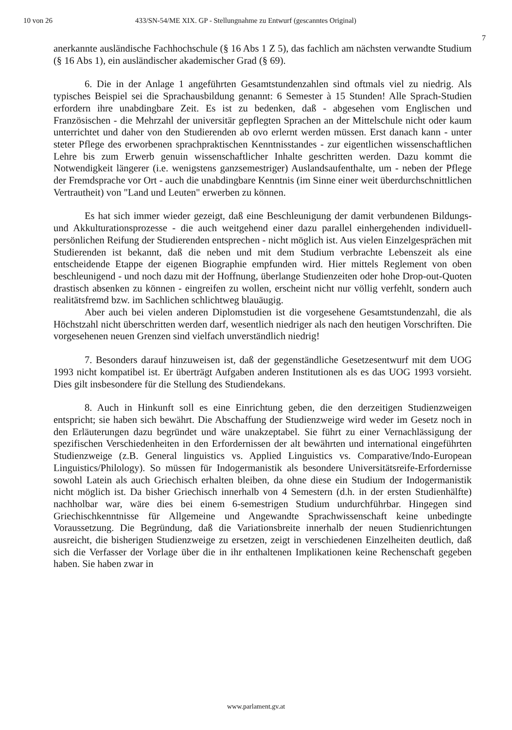10 von 26 433/SN-54/ME XIX. GP - Stellungnahme zu Entwurf (gescanntes Original)
7
anerkannte ausländische Fachhochschule (§ 16 Abs 1 Z 5), das fachlich am nächsten verwandte Studium (§ 16 Abs 1), ein ausländischer akademischer Grad (§ 69).
6. Die in der Anlage 1 angeführten Gesamtstundenzahlen sind oftmals viel zu niedrig. Als typisches Beispiel sei die Sprachausbildung genannt: 6 Semester à 15 Stunden! Alle Sprach-Studien erfordern ihre unabdingbare Zeit. Es ist zu bedenken, daß - abgesehen vom Englischen und Französischen - die Mehrzahl der universitär gepflegten Sprachen an der Mittelschule nicht oder kaum unterrichtet und daher von den Studierenden ab ovo erlernt werden müssen. Erst danach kann - unter steter Pflege des erworbenen sprachpraktischen Kenntnisstandes - zur eigentlichen wissenschaftlichen Lehre bis zum Erwerb genuin wissenschaftlicher Inhalte geschritten werden. Dazu kommt die Notwendigkeit längerer (i.e. wenigstens ganzsemestriger) Auslandsaufenthalte, um - neben der Pflege der Fremdsprache vor Ort - auch die unabdingbare Kenntnis (im Sinne einer weit überdurchschnittlichen Vertrautheit) von "Land und Leuten" erwerben zu können.
Es hat sich immer wieder gezeigt, daß eine Beschleunigung der damit verbundenen Bildungs- und Akkulturationsprozesse - die auch weitgehend einer dazu parallel einhergehenden individuell-persönlichen Reifung der Studierenden entsprechen - nicht möglich ist. Aus vielen Einzelgesprächen mit Studierenden ist bekannt, daß die neben und mit dem Studium verbrachte Lebenszeit als eine entscheidende Etappe der eigenen Biographie empfunden wird. Hier mittels Reglement von oben beschleunigend - und noch dazu mit der Hoffnung, überlange Studienzeiten oder hohe Drop-out-Quoten drastisch absenken zu können - eingreifen zu wollen, erscheint nicht nur völlig verfehlt, sondern auch realitätsfremd bzw. im Sachlichen schlichtweg blauäugig.
Aber auch bei vielen anderen Diplomstudien ist die vorgesehene Gesamtstundenzahl, die als Höchstzahl nicht überschritten werden darf, wesentlich niedriger als nach den heutigen Vorschriften. Die vorgesehenen neuen Grenzen sind vielfach unverständlich niedrig!
7. Besonders darauf hinzuweisen ist, daß der gegenständliche Gesetzesentwurf mit dem UOG 1993 nicht kompatibel ist. Er überträgt Aufgaben anderen Institutionen als es das UOG 1993 vorsieht. Dies gilt insbesondere für die Stellung des Studiendekans.
8. Auch in Hinkunft soll es eine Einrichtung geben, die den derzeitigen Studienzweigen entspricht; sie haben sich bewährt. Die Abschaffung der Studienzweige wird weder im Gesetz noch in den Erläuterungen dazu begründet und wäre unakzeptabel. Sie führt zu einer Vernachlässigung der spezifischen Verschiedenheiten in den Erfordernissen der alt bewährten und international eingeführten Studienzweige (z.B. General linguistics vs. Applied Linguistics vs. Comparative/Indo-European Linguistics/Philology). So müssen für Indogermanistik als besondere Universitätsreife-Erfordernisse sowohl Latein als auch Griechisch erhalten bleiben, da ohne diese ein Studium der Indogermanistik nicht möglich ist. Da bisher Griechisch innerhalb von 4 Semestern (d.h. in der ersten Studienhälfte) nachholbar war, wäre dies bei einem 6-semestrigen Studium undurchführbar. Hingegen sind Griechischkenntnisse für Allgemeine und Angewandte Sprachwissenschaft keine unbedingte Voraussetzung. Die Begründung, daß die Variationsbreite innerhalb der neuen Studienrichtungen ausreicht, die bisherigen Studienzweige zu ersetzen, zeigt in verschiedenen Einzelheiten deutlich, daß sich die Verfasser der Vorlage über die in ihr enthaltenen Implikationen keine Rechenschaft gegeben haben. Sie haben zwar in
www.parlament.gv.at